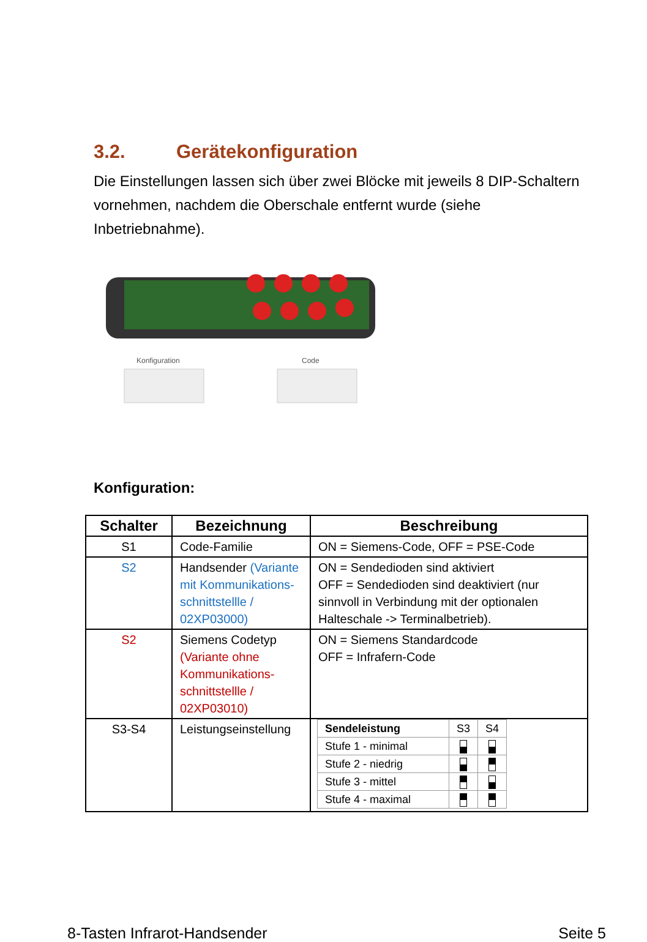3.2. Gerätekonfiguration
Die Einstellungen lassen sich über zwei Blöcke mit jeweils 8 DIP-Schaltern vornehmen, nachdem die Oberschale entfernt wurde (siehe Inbetriebnahme).
Konfiguration
Code
Konfiguration:
| Schalter | Bezeichnung | Beschreibung |
| --- | --- | --- |
| S1 | Code-Familie | ON = Siemens-Code, OFF = PSE-Code |
| S2 | Handsender (Variante mit Kommunikations-schnittstellle / 02XP03000) | ON = Sendedioden sind aktiviert OFF = Sendedioden sind deaktiviert (nur sinnvoll in Verbindung mit der optionalen Halteschale -> Terminalbetrieb). |
| S2 | Siemens Codetyp (Variante ohne Kommunikations-schnittstellle / 02XP03010) | ON = Siemens Standardcode OFF = Infrafern-Code |
| S3-S4 | Leistungseinstellung | / Sendeleistung / S3 / S4 / / Stufe 1 - minimal / / / / Stufe 2 - niedrig / / / / Stufe 3 - mittel / / / / Stufe 4 - maximal / / / |
8-Tasten Infrarot-Handsender Seite 5